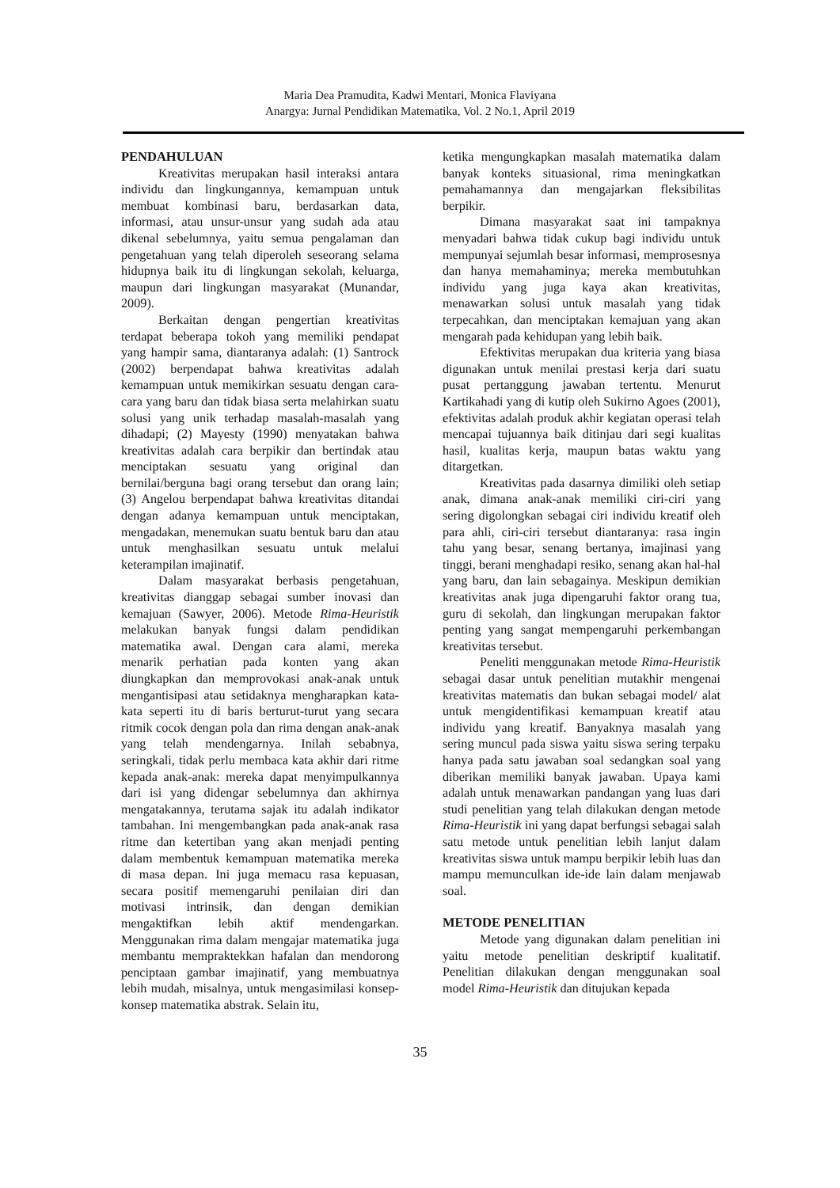Maria Dea Pramudita, Kadwi Mentari, Monica Flaviyana
Anargya: Jurnal Pendidikan Matematika, Vol. 2 No.1, April 2019
PENDAHULUAN
Kreativitas merupakan hasil interaksi antara individu dan lingkungannya, kemampuan untuk membuat kombinasi baru, berdasarkan data, informasi, atau unsur-unsur yang sudah ada atau dikenal sebelumnya, yaitu semua pengalaman dan pengetahuan yang telah diperoleh seseorang selama hidupnya baik itu di lingkungan sekolah, keluarga, maupun dari lingkungan masyarakat (Munandar, 2009).
Berkaitan dengan pengertian kreativitas terdapat beberapa tokoh yang memiliki pendapat yang hampir sama, diantaranya adalah: (1) Santrock (2002) berpendapat bahwa kreativitas adalah kemampuan untuk memikirkan sesuatu dengan cara-cara yang baru dan tidak biasa serta melahirkan suatu solusi yang unik terhadap masalah-masalah yang dihadapi; (2) Mayesty (1990) menyatakan bahwa kreativitas adalah cara berpikir dan bertindak atau menciptakan sesuatu yang original dan bernilai/berguna bagi orang tersebut dan orang lain; (3) Angelou berpendapat bahwa kreativitas ditandai dengan adanya kemampuan untuk menciptakan, mengadakan, menemukan suatu bentuk baru dan atau untuk menghasilkan sesuatu untuk melalui keterampilan imajinatif.
Dalam masyarakat berbasis pengetahuan, kreativitas dianggap sebagai sumber inovasi dan kemajuan (Sawyer, 2006). Metode Rima-Heuristik melakukan banyak fungsi dalam pendidikan matematika awal. Dengan cara alami, mereka menarik perhatian pada konten yang akan diungkapkan dan memprovokasi anak-anak untuk mengantisipasi atau setidaknya mengharapkan kata-kata seperti itu di baris berturut-turut yang secara ritmik cocok dengan pola dan rima dengan anak-anak yang telah mendengarnya. Inilah sebabnya, seringkali, tidak perlu membaca kata akhir dari ritme kepada anak-anak: mereka dapat menyimpulkannya dari isi yang didengar sebelumnya dan akhirnya mengatakannya, terutama sajak itu adalah indikator tambahan. Ini mengembangkan pada anak-anak rasa ritme dan ketertiban yang akan menjadi penting dalam membentuk kemampuan matematika mereka di masa depan. Ini juga memacu rasa kepuasan, secara positif memengaruhi penilaian diri dan motivasi intrinsik, dan dengan demikian mengaktifkan lebih aktif mendengarkan. Menggunakan rima dalam mengajar matematika juga membantu mempraktekkan hafalan dan mendorong penciptaan gambar imajinatif, yang membuatnya lebih mudah, misalnya, untuk mengasimilasi konsep-konsep matematika abstrak. Selain itu,
ketika mengungkapkan masalah matematika dalam banyak konteks situasional, rima meningkatkan pemahamannya dan mengajarkan fleksibilitas berpikir.
Dimana masyarakat saat ini tampaknya menyadari bahwa tidak cukup bagi individu untuk mempunyai sejumlah besar informasi, memprosesnya dan hanya memahaminya; mereka membutuhkan individu yang juga kaya akan kreativitas, menawarkan solusi untuk masalah yang tidak terpecahkan, dan menciptakan kemajuan yang akan mengarah pada kehidupan yang lebih baik.
Efektivitas merupakan dua kriteria yang biasa digunakan untuk menilai prestasi kerja dari suatu pusat pertanggung jawaban tertentu. Menurut Kartikahadi yang di kutip oleh Sukirno Agoes (2001), efektivitas adalah produk akhir kegiatan operasi telah mencapai tujuannya baik ditinjau dari segi kualitas hasil, kualitas kerja, maupun batas waktu yang ditargetkan.
Kreativitas pada dasarnya dimiliki oleh setiap anak, dimana anak-anak memiliki ciri-ciri yang sering digolongkan sebagai ciri individu kreatif oleh para ahli, ciri-ciri tersebut diantaranya: rasa ingin tahu yang besar, senang bertanya, imajinasi yang tinggi, berani menghadapi resiko, senang akan hal-hal yang baru, dan lain sebagainya. Meskipun demikian kreativitas anak juga dipengaruhi faktor orang tua, guru di sekolah, dan lingkungan merupakan faktor penting yang sangat mempengaruhi perkembangan kreativitas tersebut.
Peneliti menggunakan metode Rima-Heuristik sebagai dasar untuk penelitian mutakhir mengenai kreativitas matematis dan bukan sebagai model/ alat untuk mengidentifikasi kemampuan kreatif atau individu yang kreatif. Banyaknya masalah yang sering muncul pada siswa yaitu siswa sering terpaku hanya pada satu jawaban soal sedangkan soal yang diberikan memiliki banyak jawaban. Upaya kami adalah untuk menawarkan pandangan yang luas dari studi penelitian yang telah dilakukan dengan metode Rima-Heuristik ini yang dapat berfungsi sebagai salah satu metode untuk penelitian lebih lanjut dalam kreativitas siswa untuk mampu berpikir lebih luas dan mampu memunculkan ide-ide lain dalam menjawab soal.
METODE PENELITIAN
Metode yang digunakan dalam penelitian ini yaitu metode penelitian deskriptif kualitatif. Penelitian dilakukan dengan menggunakan soal model Rima-Heuristik dan ditujukan kepada
35